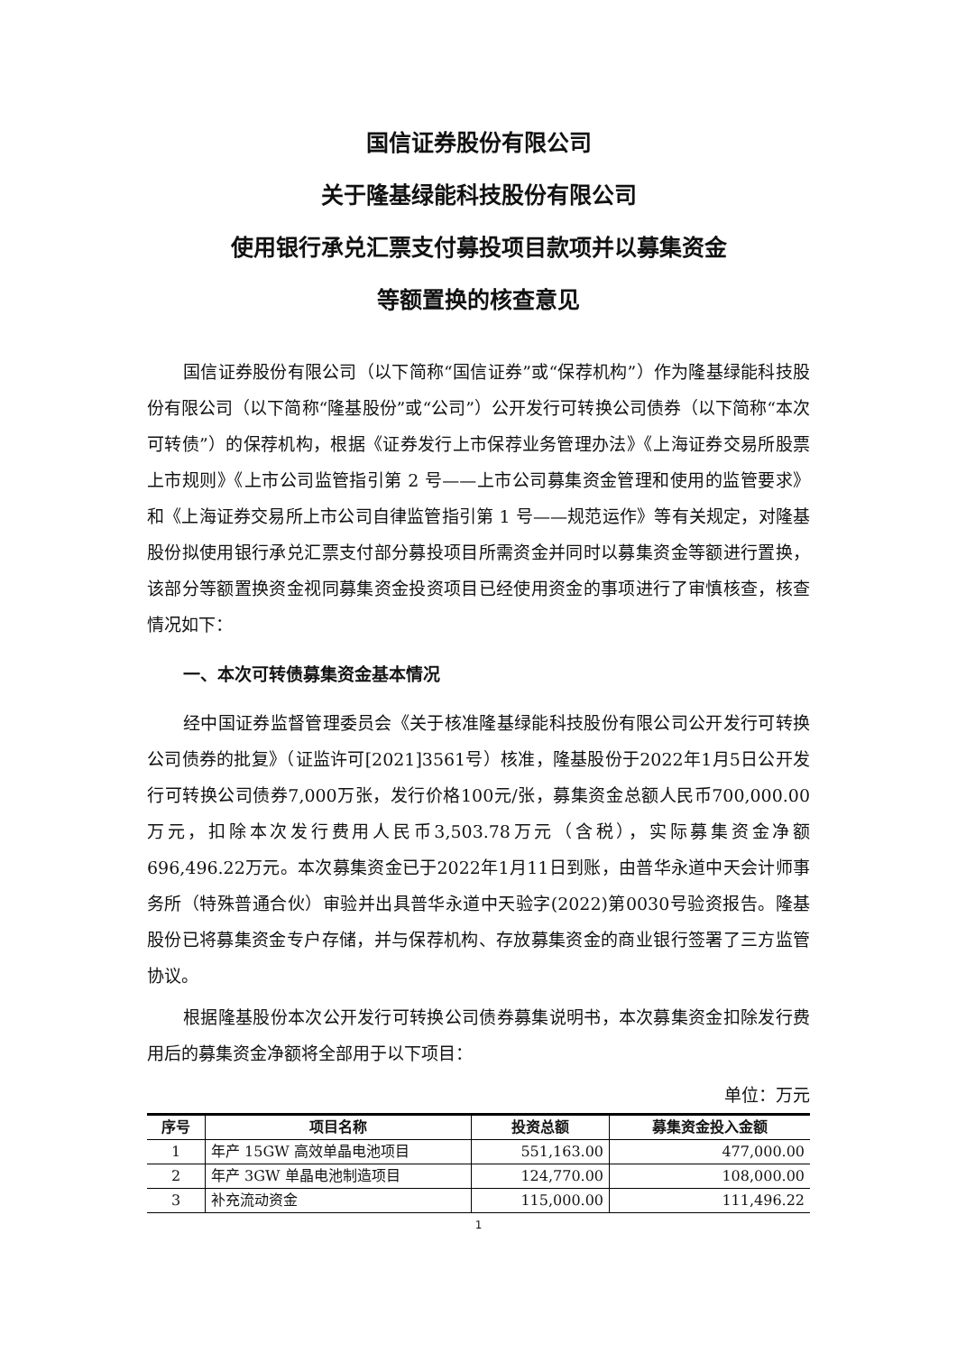国信证券股份有限公司
关于隆基绿能科技股份有限公司
使用银行承兑汇票支付募投项目款项并以募集资金
等额置换的核查意见
国信证券股份有限公司（以下简称“国信证券”或“保荐机构”）作为隆基绿能科技股份有限公司（以下简称“隆基股份”或“公司”）公开发行可转换公司债券（以下简称“本次可转债”）的保荐机构，根据《证券发行上市保荐业务管理办法》《上海证券交易所股票上市规则》《上市公司监管指引第 2 号——上市公司募集资金管理和使用的监管要求》和《上海证券交易所上市公司自律监管指引第 1 号——规范运作》等有关规定，对隆基股份拟使用银行承兑汇票支付部分募投项目所需资金并同时以募集资金等额进行置换，该部分等额置换资金视同募集资金投资项目已经使用资金的事项进行了审慎核查，核查情况如下：
一、本次可转债募集资金基本情况
经中国证券监督管理委员会《关于核准隆基绿能科技股份有限公司公开发行可转换公司债券的批复》（证监许可[2021]3561号）核准，隆基股份于2022年1月5日公开发行可转换公司债券7,000万张，发行价格100元/张，募集资金总额人民币700,000.00万元，扣除本次发行费用人民币3,503.78万元（含税），实际募集资金净额696,496.22万元。本次募集资金已于2022年1月11日到账，由普华永道中天会计师事务所（特殊普通合伙）审验并出具普华永道中天验字(2022)第0030号验资报告。隆基股份已将募集资金专户存储，并与保荐机构、存放募集资金的商业银行签署了三方监管协议。
根据隆基股份本次公开发行可转换公司债券募集说明书，本次募集资金扣除发行费用后的募集资金净额将全部用于以下项目：
单位：万元
| 序号 | 项目名称 | 投资总额 | 募集资金投入金额 |
| --- | --- | --- | --- |
| 1 | 年产 15GW 高效单晶电池项目 | 551,163.00 | 477,000.00 |
| 2 | 年产 3GW 单晶电池制造项目 | 124,770.00 | 108,000.00 |
| 3 | 补充流动资金 | 115,000.00 | 111,496.22 |
1